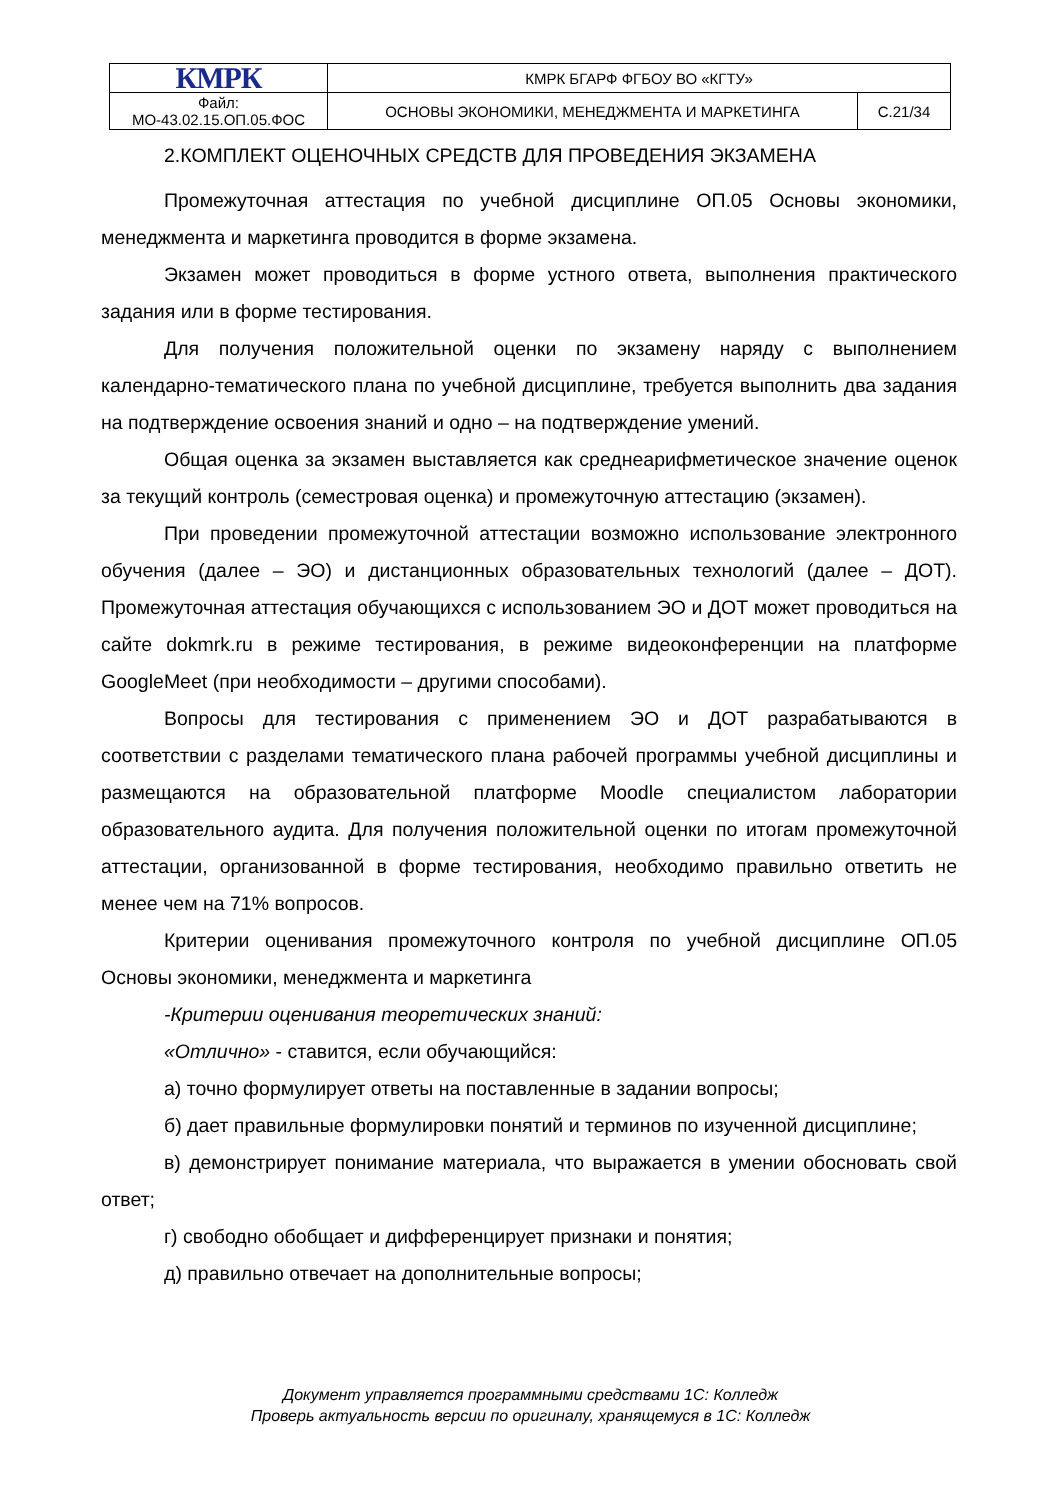| КМРК | КМРК БГАРФ ФГБОУ ВО «КГТУ» | |
| Файл: МО-43.02.15.ОП.05.ФОС | ОСНОВЫ ЭКОНОМИКИ, МЕНЕДЖМЕНТА И МАРКЕТИНГА | С.21/34 |
2.КОМПЛЕКТ ОЦЕНОЧНЫХ СРЕДСТВ ДЛЯ ПРОВЕДЕНИЯ ЭКЗАМЕНА
Промежуточная аттестация по учебной дисциплине ОП.05 Основы экономики, менеджмента и маркетинга проводится в форме экзамена.
Экзамен может проводиться в форме устного ответа, выполнения практического задания или в форме тестирования.
Для получения положительной оценки по экзамену наряду с выполнением календарно-тематического плана по учебной дисциплине, требуется выполнить два задания на подтверждение освоения знаний и одно – на подтверждение умений.
Общая оценка за экзамен выставляется как среднеарифметическое значение оценок за текущий контроль (семестровая оценка) и промежуточную аттестацию (экзамен).
При проведении промежуточной аттестации возможно использование электронного обучения (далее – ЭО) и дистанционных образовательных технологий (далее – ДОТ). Промежуточная аттестация обучающихся с использованием ЭО и ДОТ может проводиться на сайте dokmrk.ru в режиме тестирования, в режиме видеоконференции на платформе GoogleMeet (при необходимости – другими способами).
Вопросы для тестирования с применением ЭО и ДОТ разрабатываются в соответствии с разделами тематического плана рабочей программы учебной дисциплины и размещаются на образовательной платформе Moodle специалистом лаборатории образовательного аудита. Для получения положительной оценки по итогам промежуточной аттестации, организованной в форме тестирования, необходимо правильно ответить не менее чем на 71% вопросов.
Критерии оценивания промежуточного контроля по учебной дисциплине ОП.05 Основы экономики, менеджмента и маркетинга
-Критерии оценивания теоретических знаний:
«Отлично» - ставится, если обучающийся:
а) точно формулирует ответы на поставленные в задании вопросы;
б) дает правильные формулировки понятий и терминов по изученной дисциплине;
в) демонстрирует понимание материала, что выражается в умении обосновать свой ответ;
г) свободно обобщает и дифференцирует признаки и понятия;
д) правильно отвечает на дополнительные вопросы;
Документ управляется программными средствами 1С: Колледж
Проверь актуальность версии по оригиналу, хранящемуся в 1С: Колледж